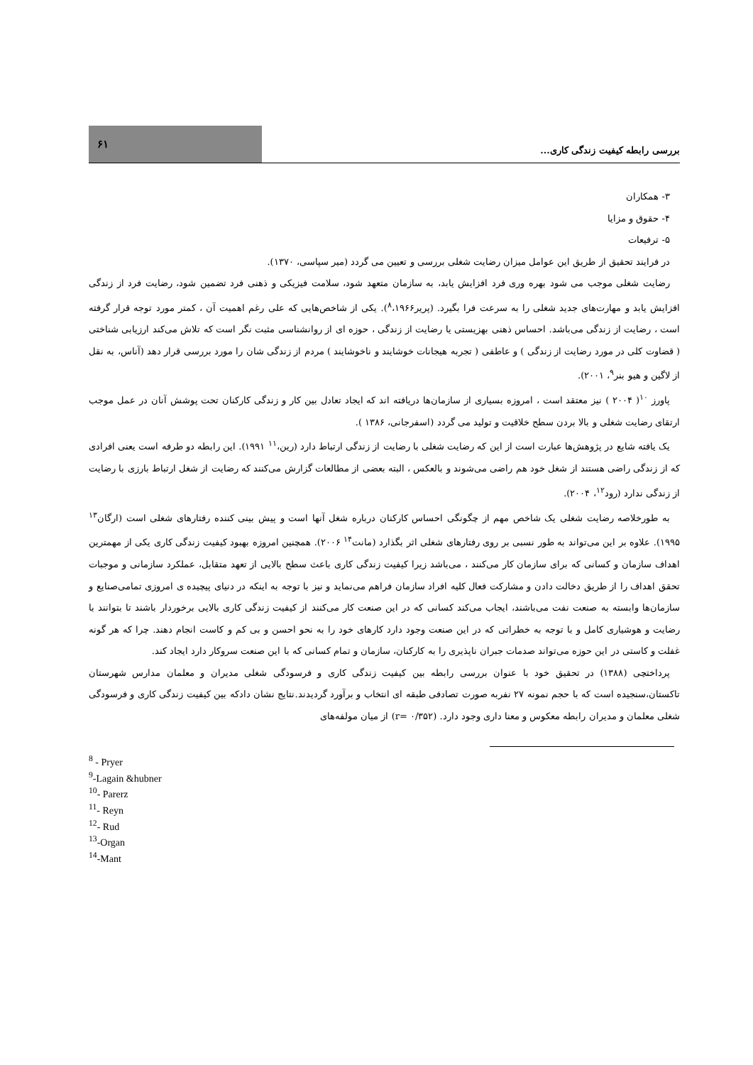۶۱
بررسی رابطه کیفیت زندگی کاری...
۳- همکاران
۴- حقوق و مزایا
۵- ترفیعات
در فرایند تحقیق از طریق این عوامل میزان رضایت شغلی بررسی و تعیین می گردد (میر سپاسی، ۱۳۷۰).
رضایت شغلی موجب می شود بهره وری فرد افزایش یابد، به سازمان متعهد شود، سلامت فیزیکی و ذهنی فرد تضمین شود، رضایت فرد از زندگی افزایش یابد و مهارت‌های جدید شغلی را به سرعت فرا بگیرد. (پریر<sup>۸</sup>،۱۹۶۶). یکی از شاخص‌هایی که علی رغم اهمیت آن ، کمتر مورد توجه قرار گرفته است ، رضایت از زندگی می‌باشد. احساس ذهنی بهزیستی یا رضایت از زندگی ، حوزه ای از روانشناسی مثبت نگر است که تلاش می‌کند ارزیابی شناختی ( قضاوت کلی در مورد رضایت از زندگی ) و عاطفی ( تجربه هیجانات خوشایند و ناخوشایند ) مردم از زندگی شان را مورد بررسی قرار دهد (آناس، به نقل از لاگین و هیو بنر<sup>۹</sup>، ۲۰۰۱).
پاورز <sup>۱۰</sup>( ۲۰۰۴ ) نیز معتقد است ، امروزه بسیاری از سازمان‌ها دریافته اند که ایجاد تعادل بین کار و زندگی کارکنان تحت پوشش آنان در عمل موجب ارتقای رضایت شغلی و بالا بردن سطح خلاقیت و تولید می گردد (اسفرجانی، ۱۳۸۶ ).
یک یافته شایع در پژوهش‌ها عبارت است از این که رضایت شغلی با رضایت از زندگی ارتباط دارد (رین،<sup>۱۱</sup> ۱۹۹۱). این رابطه دو طرفه است یعنی افرادی که از زندگی راضی هستند از شغل خود هم راضی می‌شوند و بالعکس ، البته بعضی از مطالعات گزارش می‌کنند که رضایت از شغل ارتباط بارزی با رضایت از زندگی ندارد (رود<sup>۱۲</sup>، ۲۰۰۴).
به طورخلاصه رضایت شغلی یک شاخص مهم از چگونگی احساس کارکنان درباره شغل آنها است و پیش بینی کننده رفتارهای شغلی است (ارگان<sup>۱۳</sup> ۱۹۹۵). علاوه بر این می‌تواند به طور نسبی بر روی رفتارهای شغلی اثر بگذارد (مانت<sup>۱۴</sup> ۲۰۰۶). همچنین امروزه بهبود کیفیت زندگی کاری یکی از مهمترین اهداف سازمان و کسانی که برای سازمان کار می‌کنند ، می‌باشد زیرا کیفیت زندگی کاری باعث سطح بالایی از تعهد متقابل، عملکرد سازمانی و موجبات تحقق اهداف را از طریق دخالت دادن و مشارکت فعال کلیه افراد سازمان فراهم می‌نماید و نیز با توجه به اینکه در دنیای پیچیده ی امروزی تمامی‌صنایع و سازمان‌ها وابسته به صنعت نفت می‌باشند، ایجاب می‌کند کسانی که در این صنعت کار می‌کنند از کیفیت زندگی کاری بالایی برخوردار باشند تا بتوانند با رضایت و هوشیاری کامل و با توجه به خطراتی که در این صنعت وجود دارد کارهای خود را به نحو احسن و بی کم و کاست انجام دهند. چرا که هر گونه غفلت و کاستی در این حوزه می‌تواند صدمات جبران ناپذیری را به کارکنان، سازمان و تمام کسانی که با این صنعت سروکار دارد ایجاد کند.
پرداختچی (۱۳۸۸) در تحقیق خود با عنوان بررسی رابطه بین کیفیت زندگی کاری و فرسودگی شغلی مدیران و معلمان مدارس شهرستان تاکستان،سنجیده است که با حجم نمونه ۲۷ نفربه صورت تصادفی طبقه ای انتخاب و برآورد گردیدند.نتایج نشان دادکه بین کیفیت زندگی کاری و فرسودگی شغلی معلمان و مدیران رابطه معکوس و معنا داری وجود دارد. (r= ۰/۳۵۲) از میان مولفه‌های
<sup>8</sup> - Pryer
<sup>9</sup>-Lagain &hubner
<sup>10</sup>- Parerz
<sup>11</sup>- Reyn
<sup>12</sup>- Rud
<sup>13</sup>-Organ
<sup>14</sup>-Mant